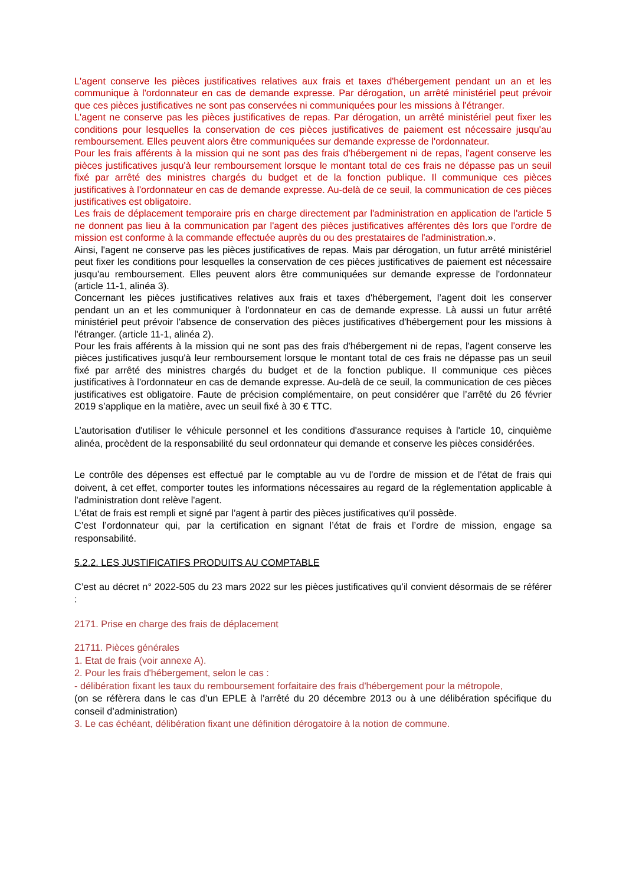L'agent conserve les pièces justificatives relatives aux frais et taxes d'hébergement pendant un an et les communique à l'ordonnateur en cas de demande expresse. Par dérogation, un arrêté ministériel peut prévoir que ces pièces justificatives ne sont pas conservées ni communiquées pour les missions à l'étranger.
L'agent ne conserve pas les pièces justificatives de repas. Par dérogation, un arrêté ministériel peut fixer les conditions pour lesquelles la conservation de ces pièces justificatives de paiement est nécessaire jusqu'au remboursement. Elles peuvent alors être communiquées sur demande expresse de l'ordonnateur.
Pour les frais afférents à la mission qui ne sont pas des frais d'hébergement ni de repas, l'agent conserve les pièces justificatives jusqu'à leur remboursement lorsque le montant total de ces frais ne dépasse pas un seuil fixé par arrêté des ministres chargés du budget et de la fonction publique. Il communique ces pièces justificatives à l'ordonnateur en cas de demande expresse. Au-delà de ce seuil, la communication de ces pièces justificatives est obligatoire.
Les frais de déplacement temporaire pris en charge directement par l'administration en application de l'article 5 ne donnent pas lieu à la communication par l'agent des pièces justificatives afférentes dès lors que l'ordre de mission est conforme à la commande effectuée auprès du ou des prestataires de l'administration.».
Ainsi, l'agent ne conserve pas les pièces justificatives de repas. Mais par dérogation, un futur arrêté ministériel peut fixer les conditions pour lesquelles la conservation de ces pièces justificatives de paiement est nécessaire jusqu'au remboursement. Elles peuvent alors être communiquées sur demande expresse de l'ordonnateur (article 11-1, alinéa 3).
Concernant les pièces justificatives relatives aux frais et taxes d'hébergement, l’agent doit les conserver pendant un an et les communiquer à l'ordonnateur en cas de demande expresse. Là aussi un futur arrêté ministériel peut prévoir l'absence de conservation des pièces justificatives d'hébergement pour les missions à l'étranger. (article 11-1, alinéa 2).
Pour les frais afférents à la mission qui ne sont pas des frais d'hébergement ni de repas, l'agent conserve les pièces justificatives jusqu'à leur remboursement lorsque le montant total de ces frais ne dépasse pas un seuil fixé par arrêté des ministres chargés du budget et de la fonction publique. Il communique ces pièces justificatives à l'ordonnateur en cas de demande expresse. Au-delà de ce seuil, la communication de ces pièces justificatives est obligatoire. Faute de précision complémentaire, on peut considérer que l’arrêté du 26 février 2019 s’applique en la matière, avec un seuil fixé à 30 € TTC.
L’autorisation d'utiliser le véhicule personnel et les conditions d'assurance requises à l'article 10, cinquième alinéa, procèdent de la responsabilité du seul ordonnateur qui demande et conserve les pièces considérées.
Le contrôle des dépenses est effectué par le comptable au vu de l'ordre de mission et de l'état de frais qui doivent, à cet effet, comporter toutes les informations nécessaires au regard de la réglementation applicable à l'administration dont relève l'agent.
L’état de frais est rempli et signé par l’agent à partir des pièces justificatives qu’il possède.
C’est l’ordonnateur qui, par la certification en signant l’état de frais et l’ordre de mission, engage sa responsabilité.
5.2.2. LES JUSTIFICATIFS PRODUITS AU COMPTABLE
C’est au décret n° 2022-505 du 23 mars 2022 sur les pièces justificatives qu’il convient désormais de se référer :
2171. Prise en charge des frais de déplacement
21711. Pièces générales
1. Etat de frais (voir annexe A).
2. Pour les frais d'hébergement, selon le cas :
- délibération fixant les taux du remboursement forfaitaire des frais d'hébergement pour la métropole,
(on se réfèrera dans le cas d’un EPLE à l’arrêté du 20 décembre 2013 ou à une délibération spécifique du conseil d’administration)
3. Le cas échéant, délibération fixant une définition dérogatoire à la notion de commune.